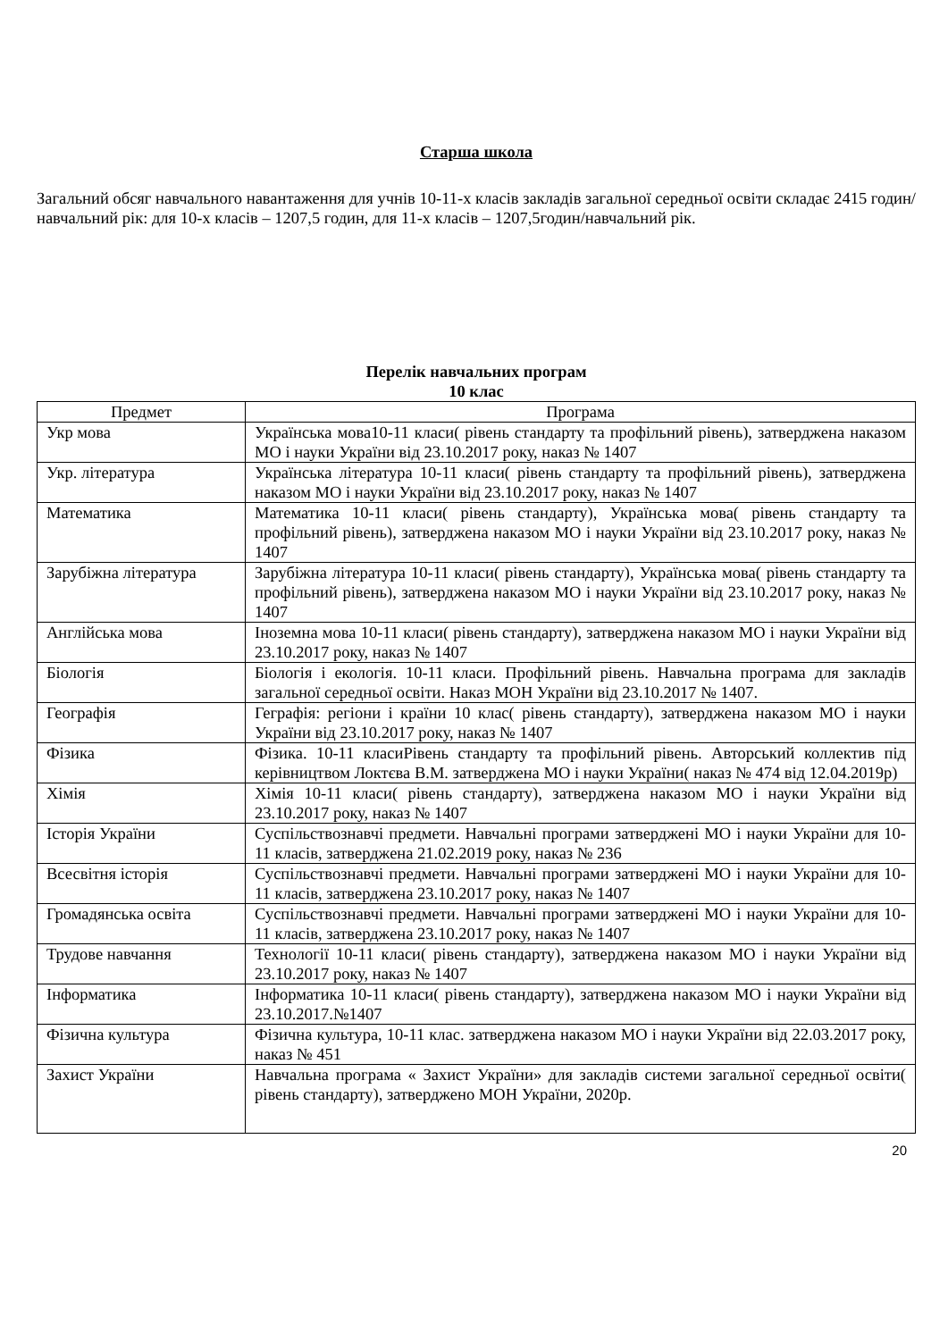Старша школа
Загальний обсяг навчального навантаження для учнів 10-11-х класів закладів загальної середньої освіти складає 2415 годин/навчальний рік: для 10-х класів – 1207,5 годин, для 11-х класів – 1207,5годин/навчальний рік.
Перелік навчальних програм
10 клас
| Предмет | Програма |
| --- | --- |
| Укр мова | Українська мова10-11 класи( рівень стандарту та профільний рівень), затверджена наказом МО і науки України від 23.10.2017 року, наказ № 1407 |
| Укр. література | Українська література 10-11 класи( рівень стандарту та профільний рівень), затверджена наказом МО і науки України від 23.10.2017 року, наказ № 1407 |
| Математика | Математика 10-11 класи( рівень стандарту), Українська мова( рівень стандарту та профільний рівень), затверджена наказом МО і науки України від 23.10.2017 року, наказ № 1407 |
| Зарубіжна література | Зарубіжна література 10-11 класи( рівень стандарту), Українська мова( рівень стандарту та профільний рівень), затверджена наказом МО і науки України від 23.10.2017 року, наказ № 1407 |
| Англійська мова | Іноземна мова 10-11 класи( рівень стандарту), затверджена наказом МО і науки України від 23.10.2017 року, наказ № 1407 |
| Біологія | Біологія і екологія. 10-11 класи. Профільний рівень. Навчальна програма для закладів загальної середньої освіти. Наказ МОН України від 23.10.2017 № 1407. |
| Географія | Геграфія: регіони і країни 10 клас( рівень стандарту), затверджена наказом МО і науки України від 23.10.2017 року, наказ № 1407 |
| Фізика | Фізика. 10-11 класиРівень стандарту та профільний рівень. Авторський коллектив під керівництвом Локтєва В.М. затверджена МО і науки України( наказ № 474 від 12.04.2019р) |
| Хімія | Хімія 10-11 класи( рівень стандарту), затверджена наказом МО і науки України від 23.10.2017 року, наказ № 1407 |
| Історія України | Суспільствознавчі предмети. Навчальні програми затверджені МО і науки України для 10-11 класів, затверджена 21.02.2019 року, наказ № 236 |
| Всесвітня історія | Суспільствознавчі предмети. Навчальні програми затверджені МО і науки України для 10-11 класів, затверджена 23.10.2017 року, наказ № 1407 |
| Громадянська освіта | Суспільствознавчі предмети. Навчальні програми затверджені МО і науки України для 10-11 класів, затверджена 23.10.2017 року, наказ № 1407 |
| Трудове навчання | Технології 10-11 класи( рівень стандарту), затверджена наказом МО і науки України від 23.10.2017 року, наказ № 1407 |
| Інформатика | Інформатика 10-11 класи( рівень стандарту), затверджена наказом МО і науки України від 23.10.2017.№1407 |
| Фізична культура | Фізична культура, 10-11 клас. затверджена наказом МО і науки України від 22.03.2017 року, наказ № 451 |
| Захист України | Навчальна програма « Захист України» для закладів системи загальної середньої освіти( рівень стандарту), затверджено МОН України, 2020р. |
20